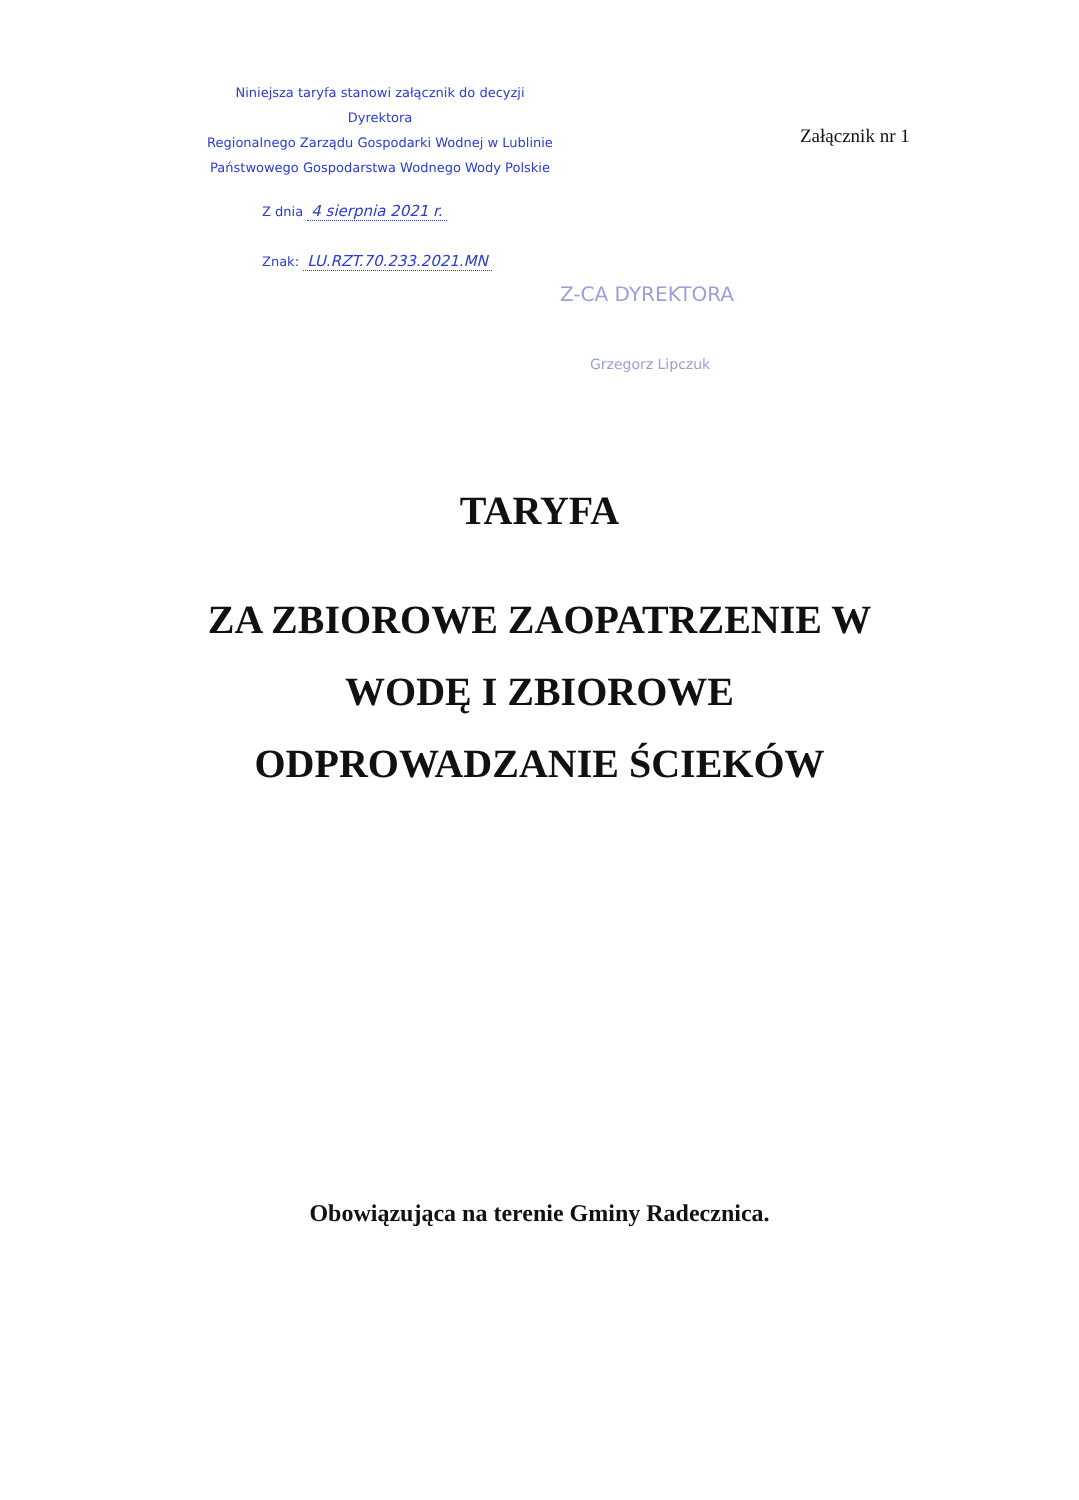Niniejsza taryfa stanowi załącznik do decyzji
Dyrektora
Regionalnego Zarządu Gospodarki Wodnej w Lublinie
Państwowego Gospodarstwa Wodnego Wody Polskie
Załącznik nr 1
Z dnia 4 sierpnia 2021 r.
Znak: LU.RZT.70.233.2021.MN
Z-CA DYREKTORA
Grzegorz Lipczuk
TARYFA
ZA ZBIOROWE ZAOPATRZENIE W
WODĘ I ZBIOROWE
ODPROWADZANIE ŚCIEKÓW
Obowiązująca na terenie Gminy Radecznica.